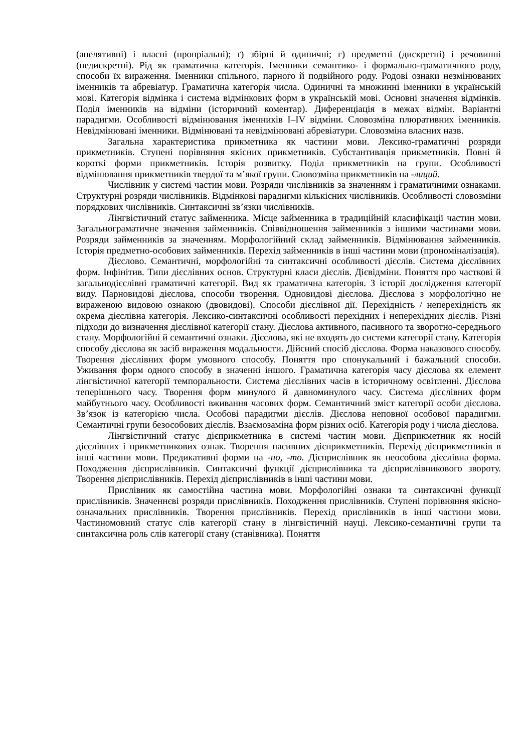(апелятивні) і власні (пропріальні); ґ) збірні й одиничні; г) предметні (дискретні) і речовинні (недискретні). Рід як граматична категорія. Іменники семантико- і формально-граматичного роду, способи їх вираження. Іменники спільного, парного й подвійного роду. Родові ознаки незмінюваних іменників та абревіатур. Граматична категорія числа. Одиничні та множинні іменники в українській мові. Категорія відмінка і система відмінкових форм в українській мові. Основні значення відмінків. Поділ іменників на відміни (історичний коментар). Диференціація в межах відмін. Варіантні парадигми. Особливості відмінювання іменників I–IV відміни. Словозміна плюративних іменників. Невідмінювані іменники. Відмінювані та невідмінювані абревіатури. Словозміна власних назв.
Загальна характеристика прикметника як частини мови. Лексико-граматичні розряди прикметників. Ступені порівняння якісних прикметників. Субстантивація прикметників. Повні й короткі форми прикметників. Історія розвитку. Поділ прикметників на групи. Особливості відмінювання прикметників твердої та м’якої групи. Словозміна прикметників на -лиций.
Числівник у системі частин мови. Розряди числівників за значенням і граматичними ознаками. Структурні розряди числівників. Відмінкові парадигми кількісних числівників. Особливості словозміни порядкових числівників. Синтаксичні зв’язки числівників.
Лінгвістичний статус займенника. Місце займенника в традиційній класифікації частин мови. Загальнограматичне значення займенників. Співвідношення займенників з іншими частинами мови. Розряди займенників за значенням. Морфологійний склад займенників. Відмінювання займенників. Історія предметно-особових займенників. Перехід займенників в інші частини мови (прономіналізація).
Дієслово. Семантичні, морфологійні та синтаксичні особливості дієслів. Система дієслівних форм. Інфінітив. Типи дієслівних основ. Структурні класи дієслів. Дієвідміни. Поняття про часткові й загальнодієслівні граматичні категорії. Вид як граматична категорія. З історії дослідження категорії виду. Парновидові дієслова, способи творення. Одновидові дієслова. Дієслова з морфологічно не вираженою видовою ознакою (двовидові). Способи дієслівної дії. Перехідність / неперехідність як окрема дієслівна категорія. Лексико-синтаксичні особливості перехідних і неперехідних дієслів. Різні підходи до визначення дієслівної категорії стану. Дієслова активного, пасивного та зворотно-середнього стану. Морфологійні й семантичні ознаки. Дієслова, які не входять до системи категорії стану. Категорія способу дієслова як засіб вираження модальности. Дійсний спосіб дієслова. Форма наказового способу. Творення дієслівних форм умовного способу. Поняття про спонукальний і бажальний способи. Уживання форм одного способу в значенні іншого. Граматична категорія часу дієслова як елемент лінгвістичної категорії темпоральности. Система дієслівних часів в історичному освітленні. Дієслова теперішнього часу. Творення форм минулого й давноминулого часу. Система дієслівних форм майбутнього часу. Особливості вживання часових форм. Семантичний зміст категорії особи дієслова. Зв’язок із категорією числа. Особові парадигми дієслів. Дієслова неповної особової парадигми. Семантичні групи безособових дієслів. Взаємозаміна форм різних осіб. Категорія роду і числа дієслова.
Лінгвістичний статус дієприкметника в системі частин мови. Дієприкметник як носій дієслівних і прикметникових ознак. Творення пасивних дієприкметників. Перехід дієприкметників в інші частини мови. Предикативні форми на -но, -то. Дієприслівник як неособова дієслівна форма. Походження дієприслівників. Синтаксичні функції дієприслівника та дієприслівникового звороту. Творення дієприслівників. Перехід дієприслівників в інші частини мови.
Прислівник як самостійна частина мови. Морфологійні ознаки та синтаксичні функції прислівників. Значеннєві розряди прислівників. Походження прислівників. Ступені порівняння якісно-означальних прислівників. Творення прислівників. Перехід прислівників в інші частини мови. Частиномовний статус слів категорії стану в лінгвістичній науці. Лексико-семантичні групи та синтаксична роль слів категорії стану (станівника). Поняття